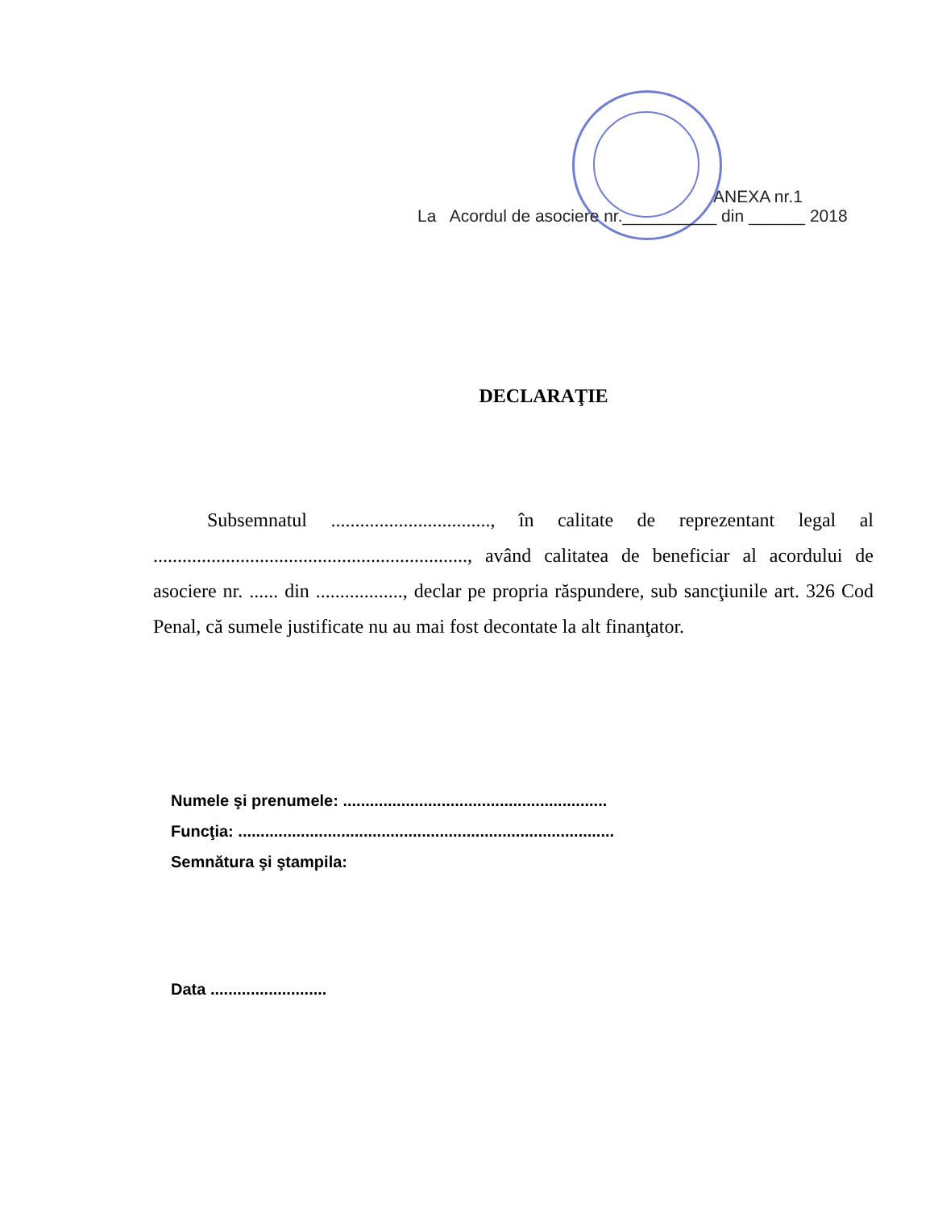ANEXA nr.1
La Acordul de asociere nr.__________ din ______ 2018
DECLARAŢIE
Subsemnatul ................................., în calitate de reprezentant legal al ................................................................., având calitatea de beneficiar al acordului de asociere nr. ...... din .................., declar pe propria răspundere, sub sancţiunile art. 326 Cod Penal, că sumele justificate nu au mai fost decontate la alt finanţator.
Numele şi prenumele: ...........................................................
Funcţia: ....................................................................................
Semnătura şi ştampila:
Data ..........................